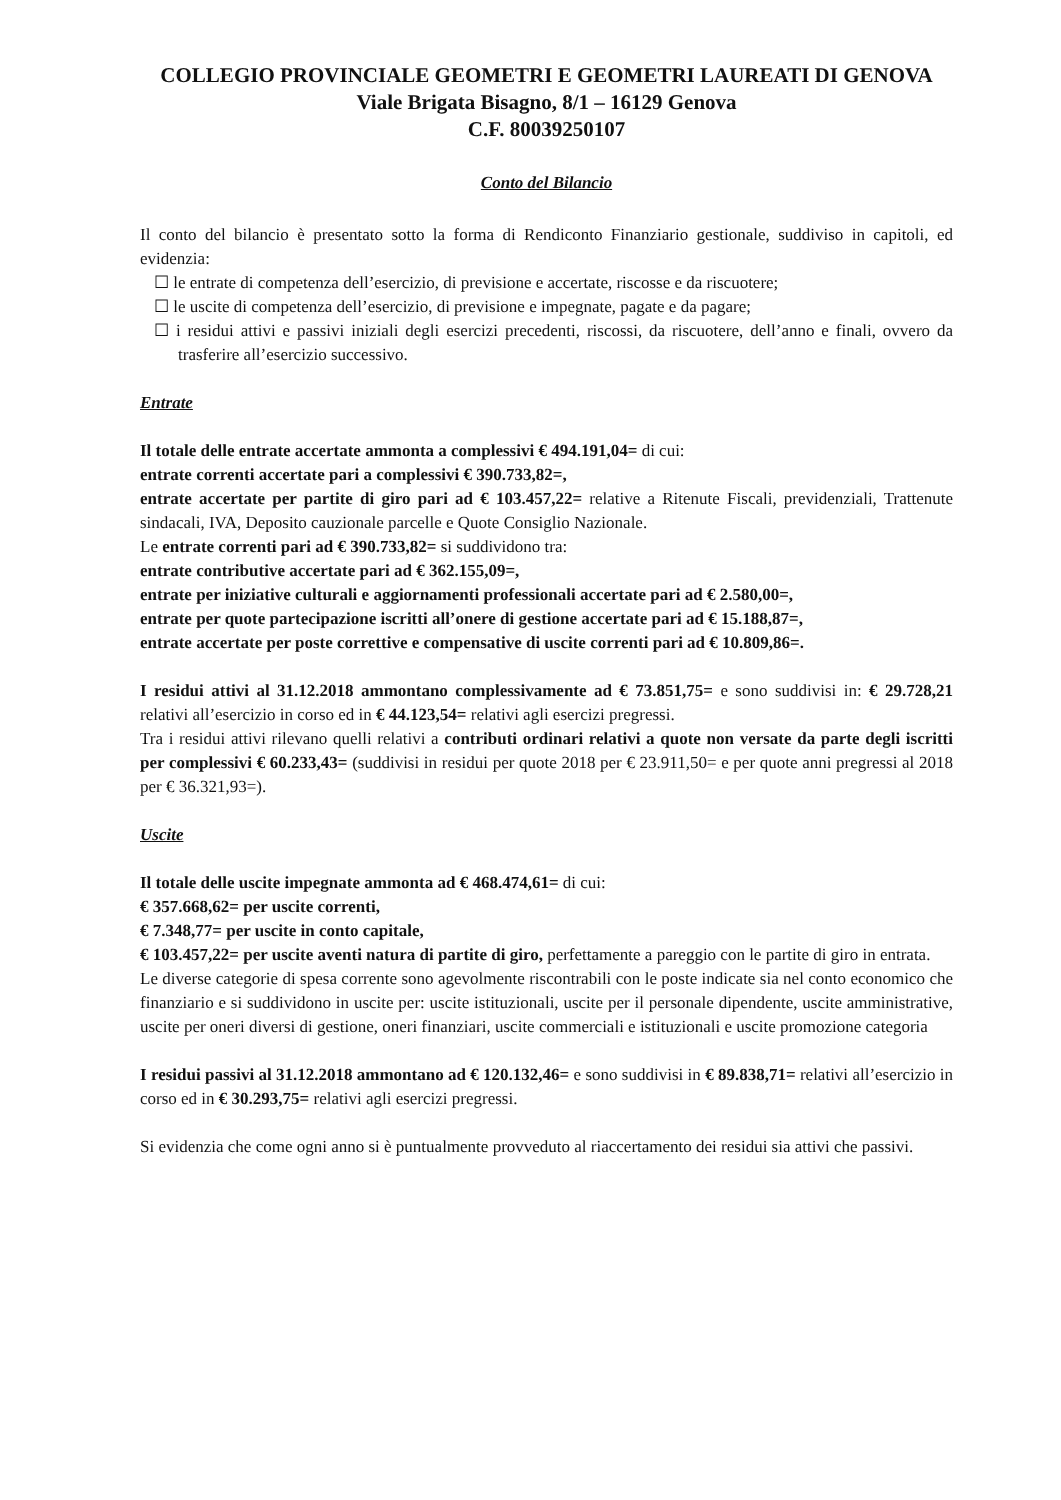COLLEGIO PROVINCIALE GEOMETRI E GEOMETRI LAUREATI DI GENOVA
Viale Brigata Bisagno, 8/1 – 16129 Genova
C.F. 80039250107
Conto del Bilancio
Il conto del bilancio è presentato sotto la forma di Rendiconto Finanziario gestionale, suddiviso in capitoli, ed evidenzia:
☐ le entrate di competenza dell’esercizio, di previsione e accertate, riscosse e da riscuotere;
☐ le uscite di competenza dell’esercizio, di previsione e impegnate, pagate e da pagare;
☐ i residui attivi e passivi iniziali degli esercizi precedenti, riscossi, da riscuotere, dell’anno e finali, ovvero da trasferire all’esercizio successivo.
Entrate
Il totale delle entrate accertate ammonta a complessivi € 494.191,04= di cui:
entrate correnti accertate pari a complessivi € 390.733,82=,
entrate accertate per partite di giro pari ad € 103.457,22= relative a Ritenute Fiscali, previdenziali, Trattenute sindacali, IVA, Deposito cauzionale parcelle e Quote Consiglio Nazionale.
Le entrate correnti pari ad € 390.733,82= si suddividono tra:
entrate contributive accertate pari ad € 362.155,09=,
entrate per iniziative culturali e aggiornamenti professionali accertate pari ad € 2.580,00=,
entrate per quote partecipazione iscritti all’onere di gestione accertate pari ad € 15.188,87=,
entrate accertate per poste correttive e compensative di uscite correnti pari ad € 10.809,86=.
I residui attivi al 31.12.2018 ammontano complessivamente ad € 73.851,75= e sono suddivisi in: € 29.728,21 relativi all’esercizio in corso ed in € 44.123,54= relativi agli esercizi pregressi.
Tra i residui attivi rilevano quelli relativi a contributi ordinari relativi a quote non versate da parte degli iscritti per complessivi € 60.233,43= (suddivisi in residui per quote 2018 per € 23.911,50= e per quote anni pregressi al 2018 per € 36.321,93=).
Uscite
Il totale delle uscite impegnate ammonta ad € 468.474,61= di cui:
€ 357.668,62= per uscite correnti,
€ 7.348,77= per uscite in conto capitale,
€ 103.457,22= per uscite aventi natura di partite di giro, perfettamente a pareggio con le partite di giro in entrata.
Le diverse categorie di spesa corrente sono agevolmente riscontrabili con le poste indicate sia nel conto economico che finanziario e si suddividono in uscite per: uscite istituzionali, uscite per il personale dipendente, uscite amministrative, uscite per oneri diversi di gestione, oneri finanziari, uscite commerciali e istituzionali e uscite promozione categoria
I residui passivi al 31.12.2018 ammontano ad € 120.132,46= e sono suddivisi in € 89.838,71= relativi all’esercizio in corso ed in € 30.293,75= relativi agli esercizi pregressi.
Si evidenzia che come ogni anno si è puntualmente provveduto al riaccertamento dei residui sia attivi che passivi.